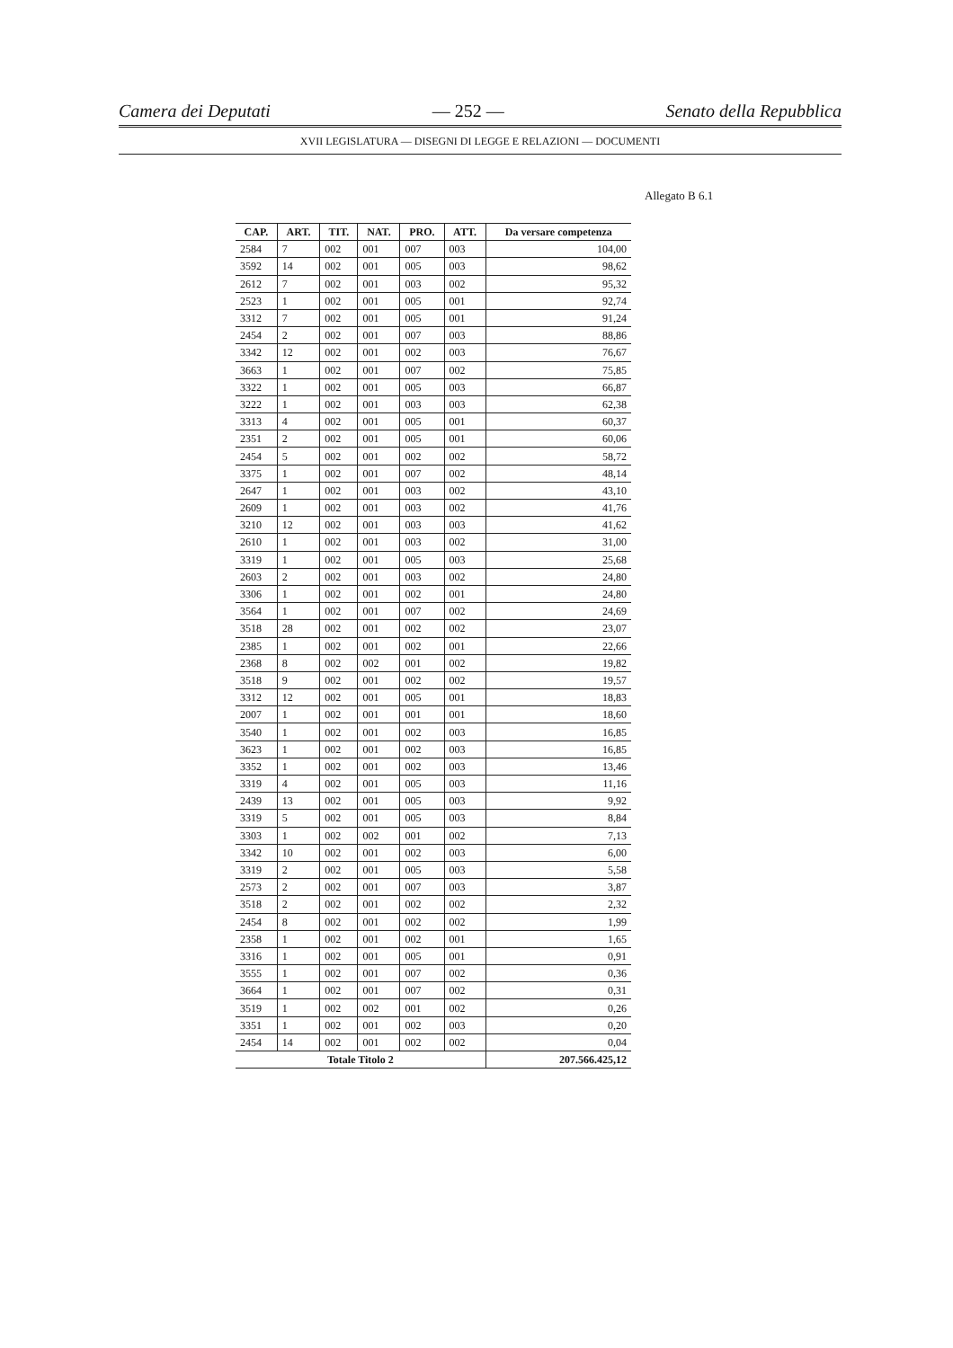Camera dei Deputati — 252 — Senato della Repubblica
XVII LEGISLATURA — DISEGNI DI LEGGE E RELAZIONI — DOCUMENTI
Allegato B 6.1
| CAP. | ART. | TIT. | NAT. | PRO. | ATT. | Da versare competenza |
| --- | --- | --- | --- | --- | --- | --- |
| 2584 | 7 | 002 | 001 | 007 | 003 | 104,00 |
| 3592 | 14 | 002 | 001 | 005 | 003 | 98,62 |
| 2612 | 7 | 002 | 001 | 003 | 002 | 95,32 |
| 2523 | 1 | 002 | 001 | 005 | 001 | 92,74 |
| 3312 | 7 | 002 | 001 | 005 | 001 | 91,24 |
| 2454 | 2 | 002 | 001 | 007 | 003 | 88,86 |
| 3342 | 12 | 002 | 001 | 002 | 003 | 76,67 |
| 3663 | 1 | 002 | 001 | 007 | 002 | 75,85 |
| 3322 | 1 | 002 | 001 | 005 | 003 | 66,87 |
| 3222 | 1 | 002 | 001 | 003 | 003 | 62,38 |
| 3313 | 4 | 002 | 001 | 005 | 001 | 60,37 |
| 2351 | 2 | 002 | 001 | 005 | 001 | 60,06 |
| 2454 | 5 | 002 | 001 | 002 | 002 | 58,72 |
| 3375 | 1 | 002 | 001 | 007 | 002 | 48,14 |
| 2647 | 1 | 002 | 001 | 003 | 002 | 43,10 |
| 2609 | 1 | 002 | 001 | 003 | 002 | 41,76 |
| 3210 | 12 | 002 | 001 | 003 | 003 | 41,62 |
| 2610 | 1 | 002 | 001 | 003 | 002 | 31,00 |
| 3319 | 1 | 002 | 001 | 005 | 003 | 25,68 |
| 2603 | 2 | 002 | 001 | 003 | 002 | 24,80 |
| 3306 | 1 | 002 | 001 | 002 | 001 | 24,80 |
| 3564 | 1 | 002 | 001 | 007 | 002 | 24,69 |
| 3518 | 28 | 002 | 001 | 002 | 002 | 23,07 |
| 2385 | 1 | 002 | 001 | 002 | 001 | 22,66 |
| 2368 | 8 | 002 | 002 | 001 | 002 | 19,82 |
| 3518 | 9 | 002 | 001 | 002 | 002 | 19,57 |
| 3312 | 12 | 002 | 001 | 005 | 001 | 18,83 |
| 2007 | 1 | 002 | 001 | 001 | 001 | 18,60 |
| 3540 | 1 | 002 | 001 | 002 | 003 | 16,85 |
| 3623 | 1 | 002 | 001 | 002 | 003 | 16,85 |
| 3352 | 1 | 002 | 001 | 002 | 003 | 13,46 |
| 3319 | 4 | 002 | 001 | 005 | 003 | 11,16 |
| 2439 | 13 | 002 | 001 | 005 | 003 | 9,92 |
| 3319 | 5 | 002 | 001 | 005 | 003 | 8,84 |
| 3303 | 1 | 002 | 002 | 001 | 002 | 7,13 |
| 3342 | 10 | 002 | 001 | 002 | 003 | 6,00 |
| 3319 | 2 | 002 | 001 | 005 | 003 | 5,58 |
| 2573 | 2 | 002 | 001 | 007 | 003 | 3,87 |
| 3518 | 2 | 002 | 001 | 002 | 002 | 2,32 |
| 2454 | 8 | 002 | 001 | 002 | 002 | 1,99 |
| 2358 | 1 | 002 | 001 | 002 | 001 | 1,65 |
| 3316 | 1 | 002 | 001 | 005 | 001 | 0,91 |
| 3555 | 1 | 002 | 001 | 007 | 002 | 0,36 |
| 3664 | 1 | 002 | 001 | 007 | 002 | 0,31 |
| 3519 | 1 | 002 | 002 | 001 | 002 | 0,26 |
| 3351 | 1 | 002 | 001 | 002 | 003 | 0,20 |
| 2454 | 14 | 002 | 001 | 002 | 002 | 0,04 |
| Totale Titolo 2 | | | | | | 207.566.425,12 |